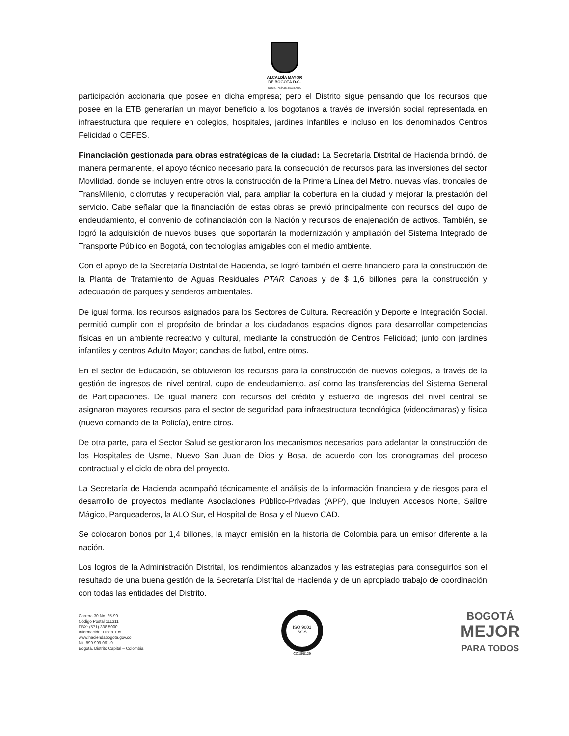ALCALDÍA MAYOR
DE BOGOTÁ D.C.
SECRETARÍA DE HACIENDA
participación accionaria que posee en dicha empresa; pero el Distrito sigue pensando que los recursos que posee en la ETB generarían un mayor beneficio a los bogotanos a través de inversión social representada en infraestructura que requiere en colegios, hospitales, jardines infantiles e incluso en los denominados Centros Felicidad o CEFES.
Financiación gestionada para obras estratégicas de la ciudad: La Secretaría Distrital de Hacienda brindó, de manera permanente, el apoyo técnico necesario para la consecución de recursos para las inversiones del sector Movilidad, donde se incluyen entre otros la construcción de la Primera Línea del Metro, nuevas vías, troncales de TransMilenio, ciclorrutas y recuperación vial, para ampliar la cobertura en la ciudad y mejorar la prestación del servicio. Cabe señalar que la financiación de estas obras se previó principalmente con recursos del cupo de endeudamiento, el convenio de cofinanciación con la Nación y recursos de enajenación de activos. También, se logró la adquisición de nuevos buses, que soportarán la modernización y ampliación del Sistema Integrado de Transporte Público en Bogotá, con tecnologías amigables con el medio ambiente.
Con el apoyo de la Secretaría Distrital de Hacienda, se logró también el cierre financiero para la construcción de la Planta de Tratamiento de Aguas Residuales PTAR Canoas y de $ 1,6 billones para la construcción y adecuación de parques y senderos ambientales.
De igual forma, los recursos asignados para los Sectores de Cultura, Recreación y Deporte e Integración Social, permitió cumplir con el propósito de brindar a los ciudadanos espacios dignos para desarrollar competencias físicas en un ambiente recreativo y cultural, mediante la construcción de Centros Felicidad; junto con jardines infantiles y centros Adulto Mayor; canchas de futbol, entre otros.
En el sector de Educación, se obtuvieron los recursos para la construcción de nuevos colegios, a través de la gestión de ingresos del nivel central, cupo de endeudamiento, así como las transferencias del Sistema General de Participaciones. De igual manera con recursos del crédito y esfuerzo de ingresos del nivel central se asignaron mayores recursos para el sector de seguridad para infraestructura tecnológica (videocámaras) y física (nuevo comando de la Policía), entre otros.
De otra parte, para el Sector Salud se gestionaron los mecanismos necesarios para adelantar la construcción de los Hospitales de Usme, Nuevo San Juan de Dios y Bosa, de acuerdo con los cronogramas del proceso contractual y el ciclo de obra del proyecto.
La Secretaría de Hacienda acompañó técnicamente el análisis de la información financiera y de riesgos para el desarrollo de proyectos mediante Asociaciones Público-Privadas (APP), que incluyen Accesos Norte, Salitre Mágico, Parqueaderos, la ALO Sur, el Hospital de Bosa y el Nuevo CAD.
Se colocaron bonos por 1,4 billones, la mayor emisión en la historia de Colombia para un emisor diferente a la nación.
Los logros de la Administración Distrital, los rendimientos alcanzados y las estrategias para conseguirlos son el resultado de una buena gestión de la Secretaría Distrital de Hacienda y de un apropiado trabajo de coordinación con todas las entidades del Distrito.
Carrera 30 No. 25-90
Código Postal 111311
PBX: (571) 338 5000
Información: Línea 195
www.haciendabogota.gov.co
Nit. 899.999.061-9
Bogotá, Distrito Capital – Colombia
ISO 9001
SGS
CO18/8129
BOGOTÁ
MEJOR
PARA TODOS